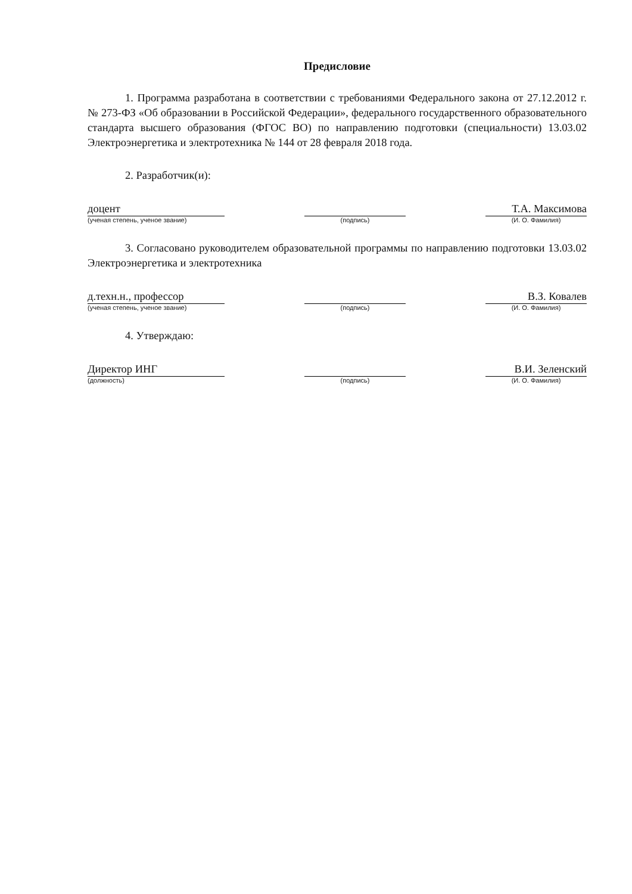Предисловие
1. Программа разработана в соответствии с требованиями Федерального закона от 27.12.2012 г. № 273-ФЗ «Об образовании в Российской Федерации», федерального государственного образовательного стандарта высшего образования (ФГОС ВО) по направлению подготовки (специальности) 13.03.02 Электроэнергетика и электротехника № 144 от 28 февраля 2018 года.
2. Разработчик(и):
доцент
(ученая степень, ученое звание)
(подпись)
Т.А. Максимова
(И. О. Фамилия)
3. Согласовано руководителем образовательной программы по направлению подготовки 13.03.02 Электроэнергетика и электротехника
д.техн.н., профессор
(ученая степень, ученое звание)
(подпись)
В.З. Ковалев
(И. О. Фамилия)
4. Утверждаю:
Директор ИНГ
(должность)
(подпись)
В.И. Зеленский
(И. О. Фамилия)